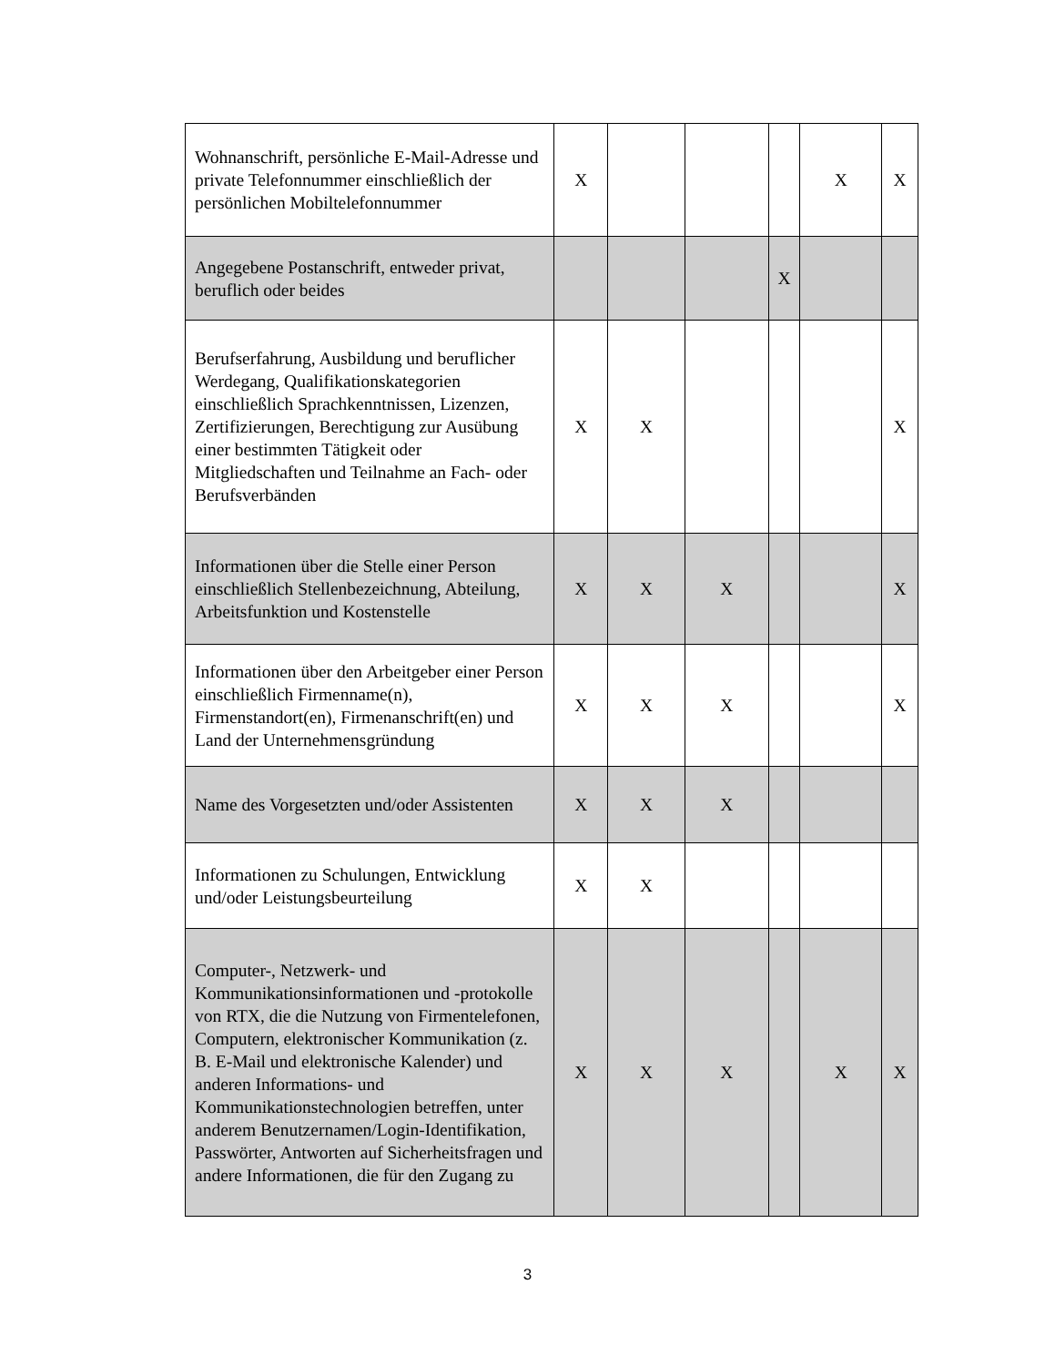| Wohnanschrift, persönliche E-Mail-Adresse und private Telefonnummer einschließlich der persönlichen Mobiltelefonnummer | X | | | | X | X |
| Angegebene Postanschrift, entweder privat, beruflich oder beides | | | | X | | |
| Berufserfahrung, Ausbildung und beruflicher Werdegang, Qualifikationskategorien einschließlich Sprachkenntnissen, Lizenzen, Zertifizierungen, Berechtigung zur Ausübung einer bestimmten Tätigkeit oder Mitgliedschaften und Teilnahme an Fach- oder Berufsverbänden | X | X | | | | X |
| Informationen über die Stelle einer Person einschließlich Stellenbezeichnung, Abteilung, Arbeitsfunktion und Kostenstelle | X | X | X | | | X |
| Informationen über den Arbeitgeber einer Person einschließlich Firmenname(n), Firmenstandort(en), Firmenanschrift(en) und Land der Unternehmensgründung | X | X | X | | | X |
| Name des Vorgesetzten und/oder Assistenten | X | X | X | | | |
| Informationen zu Schulungen, Entwicklung und/oder Leistungsbeurteilung | X | X | | | | |
| Computer-, Netzwerk- und Kommunikationsinformationen und -protokolle von RTX, die die Nutzung von Firmentelefonen, Computern, elektronischer Kommunikation (z. B. E-Mail und elektronische Kalender) und anderen Informations- und Kommunikationstechnologien betreffen, unter anderem Benutzernamen/Login-Identifikation, Passwörter, Antworten auf Sicherheitsfragen und andere Informationen, die für den Zugang zu | X | X | X | | X | X |
3